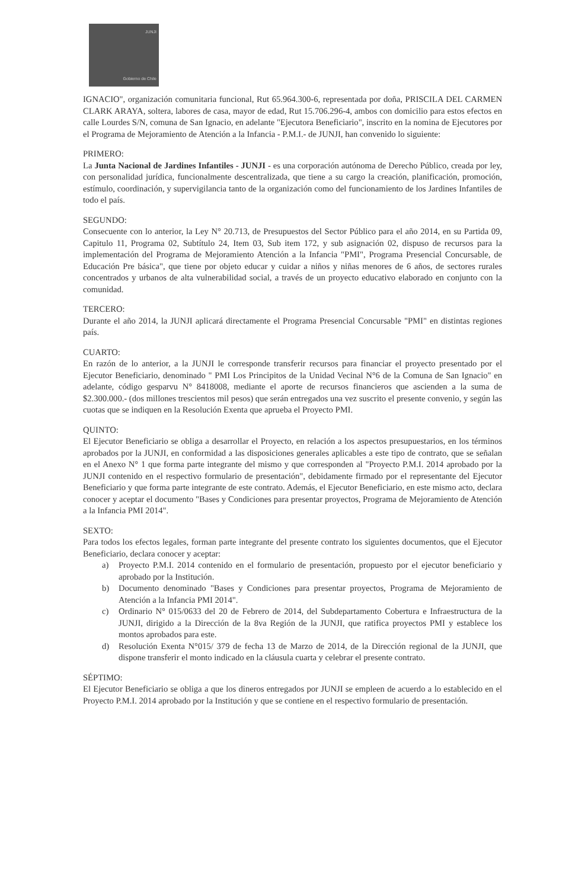JUNJI
Gobierno de Chile
IGNACIO", organización comunitaria funcional, Rut 65.964.300-6, representada por doña, PRISCILA DEL CARMEN CLARK ARAYA, soltera, labores de casa, mayor de edad, Rut 15.706.296-4, ambos con domicilio para estos efectos en calle Lourdes S/N, comuna de San Ignacio, en adelante "Ejecutora Beneficiario", inscrito en la nomina de Ejecutores por el Programa de Mejoramiento de Atención a la Infancia - P.M.I.- de JUNJI, han convenido lo siguiente:
PRIMERO:
La Junta Nacional de Jardines Infantiles - JUNJI - es una corporación autónoma de Derecho Público, creada por ley, con personalidad jurídica, funcionalmente descentralizada, que tiene a su cargo la creación, planificación, promoción, estímulo, coordinación, y supervigilancia tanto de la organización como del funcionamiento de los Jardines Infantiles de todo el país.
SEGUNDO:
Consecuente con lo anterior, la Ley N° 20.713, de Presupuestos del Sector Público para el año 2014, en su Partida 09, Capitulo 11, Programa 02, Subtítulo 24, Item 03, Sub item 172, y sub asignación 02, dispuso de recursos para la implementación del Programa de Mejoramiento Atención a la Infancia "PMI", Programa Presencial Concursable, de Educación Pre básica", que tiene por objeto educar y cuidar a niños y niñas menores de 6 años, de sectores rurales concentrados y urbanos de alta vulnerabilidad social, a través de un proyecto educativo elaborado en conjunto con la comunidad.
TERCERO:
Durante el año 2014, la JUNJI aplicará directamente el Programa Presencial Concursable "PMI" en distintas regiones país.
CUARTO:
En razón de lo anterior, a la JUNJI le corresponde transferir recursos para financiar el proyecto presentado por el Ejecutor Beneficiario, denominado " PMI Los Principitos de la Unidad Vecinal N°6 de la Comuna de San Ignacio" en adelante, código gesparvu N° 8418008, mediante el aporte de recursos financieros que ascienden a la suma de $2.300.000.- (dos millones trescientos mil pesos) que serán entregados una vez suscrito el presente convenio, y según las cuotas que se indiquen en la Resolución Exenta que aprueba el Proyecto PMI.
QUINTO:
El Ejecutor Beneficiario se obliga a desarrollar el Proyecto, en relación a los aspectos presupuestarios, en los términos aprobados por la JUNJI, en conformidad a las disposiciones generales aplicables a este tipo de contrato, que se señalan en el Anexo N° 1 que forma parte integrante del mismo y que corresponden al "Proyecto P.M.I. 2014 aprobado por la JUNJI contenido en el respectivo formulario de presentación", debidamente firmado por el representante del Ejecutor Beneficiario y que forma parte integrante de este contrato. Además, el Ejecutor Beneficiario, en este mismo acto, declara conocer y aceptar el documento "Bases y Condiciones para presentar proyectos, Programa de Mejoramiento de Atención a la Infancia PMI 2014".
SEXTO:
Para todos los efectos legales, forman parte integrante del presente contrato los siguientes documentos, que el Ejecutor Beneficiario, declara conocer y aceptar:
a) Proyecto P.M.I. 2014 contenido en el formulario de presentación, propuesto por el ejecutor beneficiario y aprobado por la Institución.
b) Documento denominado "Bases y Condiciones para presentar proyectos, Programa de Mejoramiento de Atención a la Infancia PMI 2014".
c) Ordinario N° 015/0633 del 20 de Febrero de 2014, del Subdepartamento Cobertura e Infraestructura de la JUNJI, dirigido a la Dirección de la 8va Región de la JUNJI, que ratifica proyectos PMI y establece los montos aprobados para este.
d) Resolución Exenta N°015/ 379 de fecha 13 de Marzo de 2014, de la Dirección regional de la JUNJI, que dispone transferir el monto indicado en la cláusula cuarta y celebrar el presente contrato.
SÉPTIMO:
El Ejecutor Beneficiario se obliga a que los dineros entregados por JUNJI se empleen de acuerdo a lo establecido en el Proyecto P.M.I. 2014 aprobado por la Institución y que se contiene en el respectivo formulario de presentación.